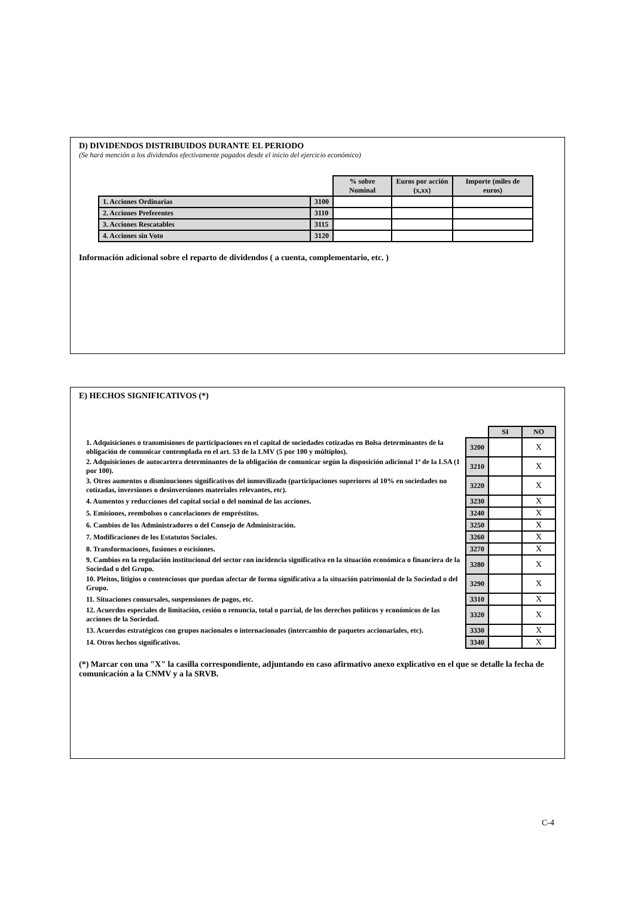D) DIVIDENDOS DISTRIBUIDOS DURANTE EL PERIODO
(Se hará mención a los dividendos efectivamente pagados desde el inicio del ejercicio económico)
| | | % sobre Nominal | Euros por acción (x,xx) | Importe (miles de euros) |
| --- | --- | --- | --- | --- |
| 1. Acciones Ordinarias | 3100 | | | |
| 2. Acciones Preferentes | 3110 | | | |
| 3. Acciones Rescatables | 3115 | | | |
| 4. Acciones sin Voto | 3120 | | | |
Información adicional sobre el reparto de dividendos ( a cuenta, complementario, etc. )
E) HECHOS SIGNIFICATIVOS (*)
| | | SI | NO |
| --- | --- | --- | --- |
| 1. Adquisiciones o transmisiones de participaciones en el capital de sociedades cotizadas en Bolsa determinantes de la obligación de comunicar contemplada en el art. 53 de la LMV (5 por 100 y múltiplos). | 3200 | | X |
| 2. Adquisiciones de autocartera determinantes de la obligación de comunicar según la disposición adicional 1ª de la LSA (1 por 100). | 3210 | | X |
| 3. Otros aumentos o disminuciones significativos del inmovilizado (participaciones superiores al 10% en sociedades no cotizadas, inversiones o desinversiones materiales relevantes, etc). | 3220 | | X |
| 4. Aumentos y reducciones del capital social o del nominal de las acciones. | 3230 | | X |
| 5. Emisiones, reembolsos o cancelaciones de empréstitos. | 3240 | | X |
| 6. Cambios de los Administradores o del Consejo de Administración. | 3250 | | X |
| 7. Modificaciones de los Estatutos Sociales. | 3260 | | X |
| 8. Transformaciones, fusiones o escisiones. | 3270 | | X |
| 9. Cambios en la regulación institucional del sector con incidencia significativa en la situación económica o financiera de la Sociedad o del Grupo. | 3280 | | X |
| 10. Pleitos, litigios o contenciosos que puedan afectar de forma significativa a la situación patrimonial de la Sociedad o del Grupo. | 3290 | | X |
| 11. Situaciones consursales, suspensiones de pagos, etc. | 3310 | | X |
| 12. Acuerdos especiales de limitación, cesión o renuncia, total o parcial, de los derechos políticos y económicos de las acciones de la Sociedad. | 3320 | | X |
| 13. Acuerdos estratégicos con grupos nacionales o internacionales (intercambio de paquetes accionariales, etc). | 3330 | | X |
| 14. Otros hechos significativos. | 3340 | | X |
(*) Marcar con una "X" la casilla correspondiente, adjuntando en caso afirmativo anexo explicativo en el que se detalle la fecha de comunicación a la CNMV y a la SRVB.
C-4